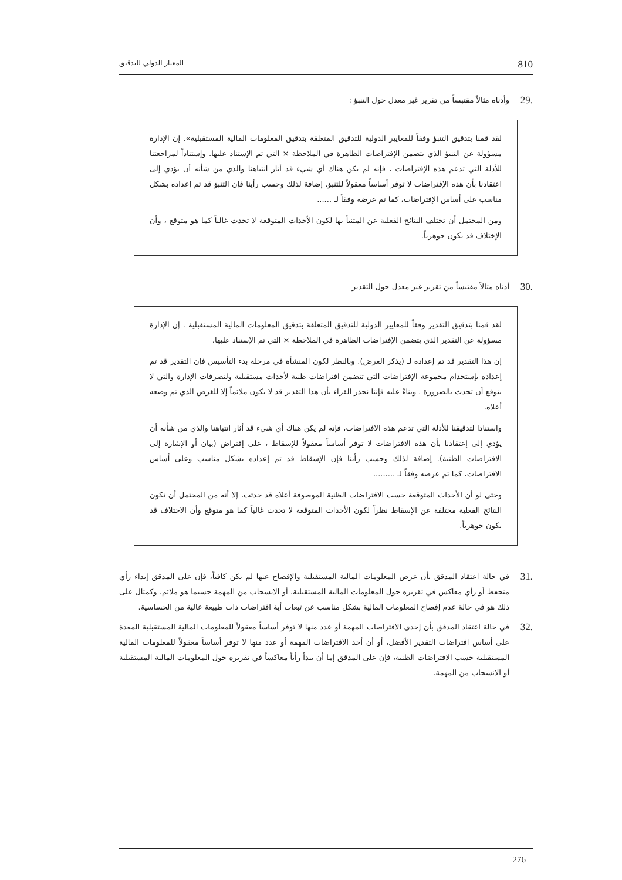810 المعيار الدولي للتدقيق
.29 وأدناه مثالاً مقتبساً من تقرير غير معدل حول التنبؤ :
لقد قمنا بتدقيق التنبؤ وفقاً للمعايير الدولية للتدقيق المتعلقة بتدقيق المعلومات المالية المستقبلية». إن الإدارة مسؤولة عن التنبؤ الذي يتضمن الإفتراضات الظاهرة في الملاحظة × التي تم الإستناد عليها. وإستناداً لمراجعتنا للأدلة التي تدعم هذه الإفتراضات ، فإنه لم يكن هناك أي شيء قد أثار انتباهنا والذي من شأنه أن يؤدي إلى اعتقادنا بأن هذه الإفتراضات لا توفر أساساً معقولاً للتنبؤ. إضافة لذلك وحسب رأينا فإن التنبؤ قد تم إعداده بشكل مناسب على أساس الإفتراضات، كما تم عرضه وفقاً لـ ......
ومن المحتمل أن تختلف النتائج الفعلية عن المتنبأ بها لكون الأحداث المتوقعة لا تحدث غالباً كما هو متوقع ، وأن الإختلاف قد يكون جوهرياً.
.30 أدناه مثالاً مقتبساً من تقرير غير معدل حول التقدير
لقد قمنا بتدقيق التقدير وفقاً للمعايير الدولية للتدقيق المتعلقة بتدقيق المعلومات المالية المستقبلية . إن الإدارة مسؤولة عن التقدير الذي يتضمن الإفتراضات الظاهرة في الملاحظة × التي تم الإستناد عليها.
إن هذا التقدير قد تم إعداده لـ (يذكر الغرض). وبالنظر لكون المنشأة في مرحلة بدء التأسيس فإن التقدير قد تم إعداده بإستخدام مجموعة الإفتراضات التي تتضمن افتراضات ظنية لأحداث مستقبلية ولتصرفات الإدارة والتي لا يتوقع أن تحدث بالضرورة . وبناءً عليه فإننا نحذر القراء بأن هذا التقدير قد لا يكون ملائماً إلا للغرض الذي تم وضعه أعلاه.
واستنادا لتدقيقنا للأدلة التي تدعم هذه الافتراضات، فإنه لم يكن هناك أي شيء قد أثار انتباهنا والذي من شأنه أن يؤدي إلى إعتقادنا بأن هذه الافتراضات لا توفر أساساً معقولاً للإسقاط ، على إفتراض (بيان أو الإشارة إلى الافتراضات الظنية). إضافة لذلك وحسب رأينا فإن الإسقاط قد تم إعداده بشكل مناسب وعلى أساس الافتراضات، كما تم عرضه وفقاً لـ .........
وحتى لو أن الأحداث المتوقعة حسب الافتراضات الظنية الموصوفة أعلاه قد حدثت، إلا أنه من المحتمل أن تكون النتائج الفعلية مختلفة عن الإسقاط نظراً لكون الأحداث المتوقعة لا تحدث غالباً كما هو متوقع وأن الاختلاف قد يكون جوهرياً.
.31 في حالة اعتقاد المدقق بأن عرض المعلومات المالية المستقبلية والإفصاح عنها لم يكن كافياً، فإن على المدقق إبداء رأي متحفظ أو رأي معاكس في تقريره حول المعلومات المالية المستقبلية، أو الانسحاب من المهمة حسبما هو ملائم. وكمثال على ذلك هو في حالة عدم إفصاح المعلومات المالية بشكل مناسب عن تبعات أية افتراضات ذات طبيعة عالية من الحساسية.
.32 في حالة اعتقاد المدقق بأن إحدى الافتراضات المهمة أو عدد منها لا توفر أساساً معقولاً للمعلومات المالية المستقبلية المعدة على أساس افتراضات التقدير الأفضل، أو أن أحد الافتراضات المهمة أو عدد منها لا توفر أساساً معقولاً للمعلومات المالية المستقبلية حسب الافتراضات الظنية، فإن على المدقق إما أن يبدأ رأياً معاكساً في تقريره حول المعلومات المالية المستقبلية أو الانسحاب من المهمة.
276